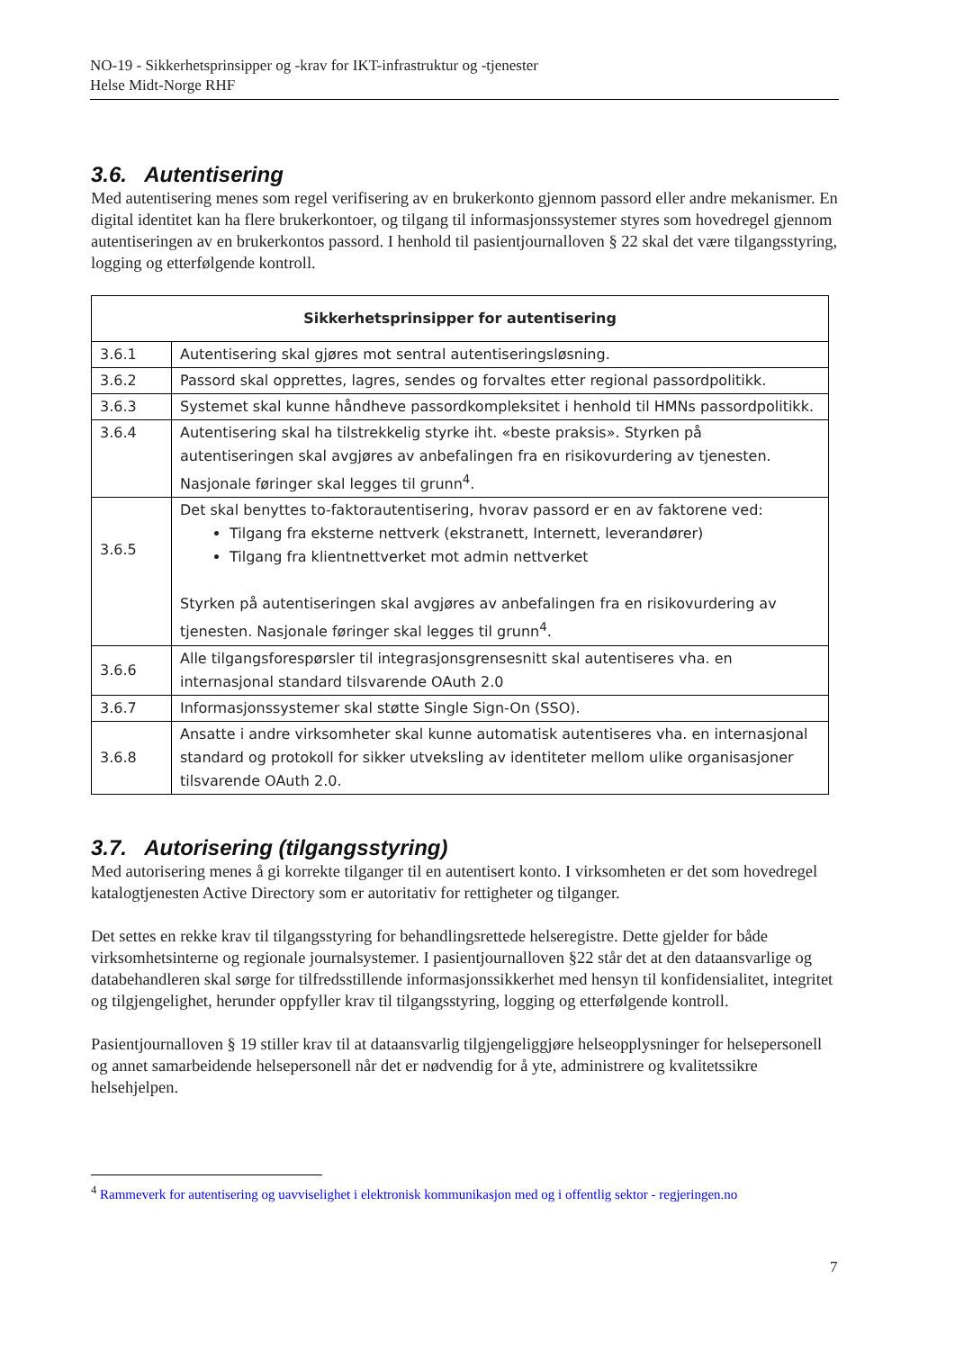NO-19 - Sikkerhetsprinsipper og -krav for IKT-infrastruktur og -tjenester
Helse Midt-Norge RHF
3.6. Autentisering
Med autentisering menes som regel verifisering av en brukerkonto gjennom passord eller andre mekanismer. En digital identitet kan ha flere brukerkontoer, og tilgang til informasjonssystemer styres som hovedregel gjennom autentiseringen av en brukerkontos passord. I henhold til pasientjournalloven § 22 skal det være tilgangsstyring, logging og etterfølgende kontroll.
| Sikkerhetsprinsipper for autentisering | |
| --- | --- |
| 3.6.1 | Autentisering skal gjøres mot sentral autentiseringsløsning. |
| 3.6.2 | Passord skal opprettes, lagres, sendes og forvaltes etter regional passordpolitikk. |
| 3.6.3 | Systemet skal kunne håndheve passordkompleksitet i henhold til HMNs passordpolitikk. |
| 3.6.4 | Autentisering skal ha tilstrekkelig styrke iht. «beste praksis». Styrken på autentiseringen skal avgjøres av anbefalingen fra en risikovurdering av tjenesten. Nasjonale føringer skal legges til grunn<sup>4</sup>. |
| 3.6.5 | Det skal benyttes to-faktorautentisering, hvorav passord er en av faktorene ved: Tilgang fra eksterne nettverk (ekstranett, Internett, leverandører) Tilgang fra klientnettverket mot admin nettverket Styrken på autentiseringen skal avgjøres av anbefalingen fra en risikovurdering av tjenesten. Nasjonale føringer skal legges til grunn<sup>4</sup>. |
| 3.6.6 | Alle tilgangsforespørsler til integrasjonsgrensesnitt skal autentiseres vha. en internasjonal standard tilsvarende OAuth 2.0 |
| 3.6.7 | Informasjonssystemer skal støtte Single Sign-On (SSO). |
| 3.6.8 | Ansatte i andre virksomheter skal kunne automatisk autentiseres vha. en internasjonal standard og protokoll for sikker utveksling av identiteter mellom ulike organisasjoner tilsvarende OAuth 2.0. |
3.7. Autorisering (tilgangsstyring)
Med autorisering menes å gi korrekte tilganger til en autentisert konto. I virksomheten er det som hovedregel katalogtjenesten Active Directory som er autoritativ for rettigheter og tilganger.
Det settes en rekke krav til tilgangsstyring for behandlingsrettede helseregistre. Dette gjelder for både virksomhetsinterne og regionale journalsystemer. I pasientjournalloven §22 står det at den dataansvarlige og databehandleren skal sørge for tilfredsstillende informasjonssikkerhet med hensyn til konfidensialitet, integritet og tilgjengelighet, herunder oppfyller krav til tilgangsstyring, logging og etterfølgende kontroll.
Pasientjournalloven § 19 stiller krav til at dataansvarlig tilgjengeliggjøre helseopplysninger for helsepersonell og annet samarbeidende helsepersonell når det er nødvendig for å yte, administrere og kvalitetssikre helsehjelpen.
<sup>4</sup> Rammeverk for autentisering og uavviselighet i elektronisk kommunikasjon med og i offentlig sektor - regjeringen.no
7